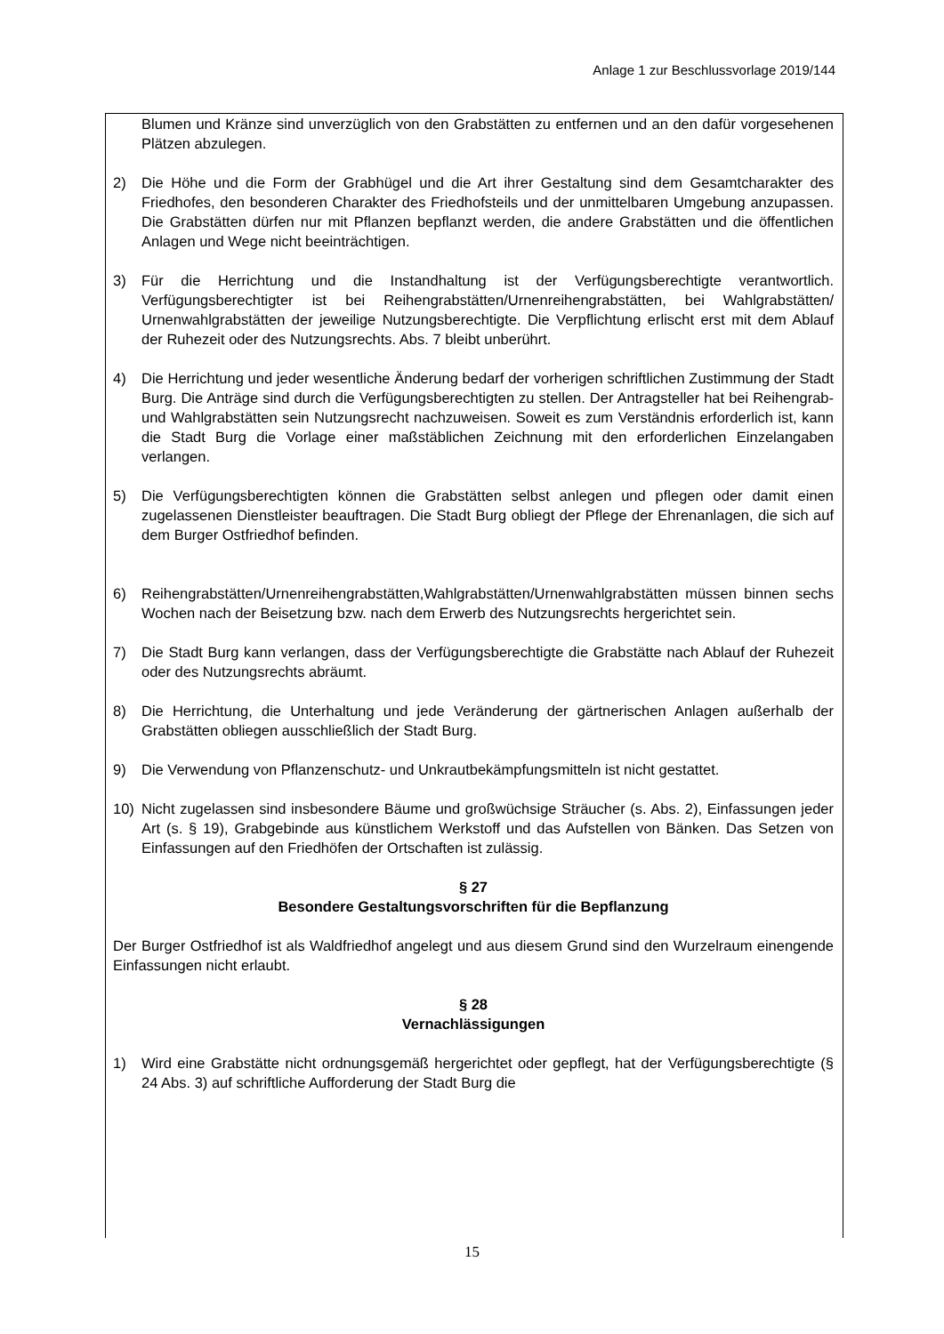Anlage 1 zur Beschlussvorlage 2019/144
Blumen und Kränze sind unverzüglich von den Grabstätten zu entfernen und an den dafür vorgesehenen Plätzen abzulegen.
2) Die Höhe und die Form der Grabhügel und die Art ihrer Gestaltung sind dem Gesamtcharakter des Friedhofes, den besonderen Charakter des Friedhofsteils und der unmittelbaren Umgebung anzupassen. Die Grabstätten dürfen nur mit Pflanzen bepflanzt werden, die andere Grabstätten und die öffentlichen Anlagen und Wege nicht beeinträchtigen.
3) Für die Herrichtung und die Instandhaltung ist der Verfügungsberechtigte verantwortlich. Verfügungsberechtigter ist bei Reihengrabstätten/Urnenreihengrabstätten, bei Wahlgrabstätten/ Urnenwahlgrabstätten der jeweilige Nutzungsberechtigte. Die Verpflichtung erlischt erst mit dem Ablauf der Ruhezeit oder des Nutzungsrechts. Abs. 7 bleibt unberührt.
4) Die Herrichtung und jeder wesentliche Änderung bedarf der vorherigen schriftlichen Zustimmung der Stadt Burg. Die Anträge sind durch die Verfügungsberechtigten zu stellen. Der Antragsteller hat bei Reihengrab- und Wahlgrabstätten sein Nutzungsrecht nachzuweisen. Soweit es zum Verständnis erforderlich ist, kann die Stadt Burg die Vorlage einer maßstäblichen Zeichnung mit den erforderlichen Einzelangaben verlangen.
5) Die Verfügungsberechtigten können die Grabstätten selbst anlegen und pflegen oder damit einen zugelassenen Dienstleister beauftragen. Die Stadt Burg obliegt der Pflege der Ehrenanlagen, die sich auf dem Burger Ostfriedhof befinden.
6) Reihengrabstätten/Urnenreihengrabstätten,Wahlgrabstätten/Urnenwahlgrabstätten müssen binnen sechs Wochen nach der Beisetzung bzw. nach dem Erwerb des Nutzungsrechts hergerichtet sein.
7) Die Stadt Burg kann verlangen, dass der Verfügungsberechtigte die Grabstätte nach Ablauf der Ruhezeit oder des Nutzungsrechts abräumt.
8) Die Herrichtung, die Unterhaltung und jede Veränderung der gärtnerischen Anlagen außerhalb der Grabstätten obliegen ausschließlich der Stadt Burg.
9) Die Verwendung von Pflanzenschutz- und Unkrautbekämpfungsmitteln ist nicht gestattet.
10) Nicht zugelassen sind insbesondere Bäume und großwüchsige Sträucher (s. Abs. 2), Einfassungen jeder Art (s. § 19), Grabgebinde aus künstlichem Werkstoff und das Aufstellen von Bänken. Das Setzen von Einfassungen auf den Friedhöfen der Ortschaften ist zulässig.
§ 27
Besondere Gestaltungsvorschriften für die Bepflanzung
Der Burger Ostfriedhof ist als Waldfriedhof angelegt und aus diesem Grund sind den Wurzelraum einengende Einfassungen nicht erlaubt.
§ 28
Vernachlässigungen
1) Wird eine Grabstätte nicht ordnungsgemäß hergerichtet oder gepflegt, hat der Verfügungsberechtigte (§ 24 Abs. 3) auf schriftliche Aufforderung der Stadt Burg die
15